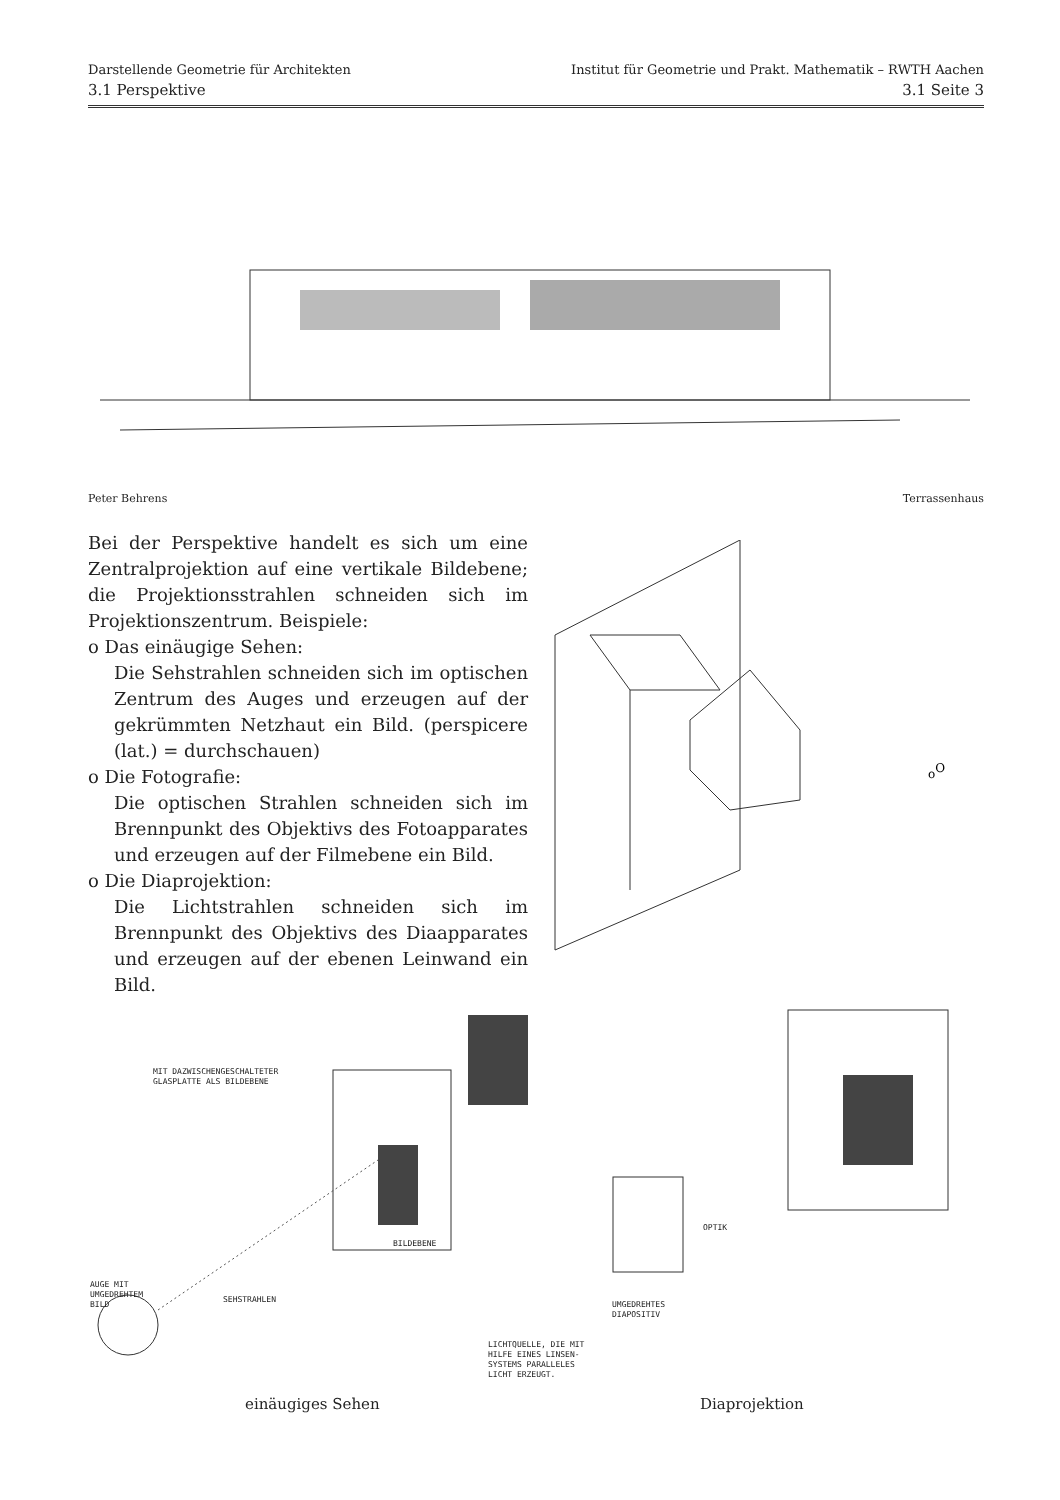Darstellende Geometrie für Architekten Institut für Geometrie und Prakt. Mathematik – RWTH Aachen
3.1 Perspektive 3.1 Seite 3
Peter Behrens Terrassenhaus
Bei der Perspektive handelt es sich um eine Zentralprojektion auf eine vertikale Bildebene; die Projektionsstrahlen schneiden sich im Projektionszentrum. Beispiele:
o Das einäugige Sehen:
Die Sehstrahlen schneiden sich im optischen Zentrum des Auges und erzeugen auf der gekrümmten Netzhaut ein Bild. (perspicere (lat.) = durchschauen)
o Die Fotografie:
Die optischen Strahlen schneiden sich im Brennpunkt des Objektivs des Fotoapparates und erzeugen auf der Filmebene ein Bild.
o Die Diaprojektion:
Die Lichtstrahlen schneiden sich im Brennpunkt des Objektivs des Diaapparates und erzeugen auf der ebenen Leinwand ein Bild.
oO
MIT DAZWISCHENGESCHALTETER
GLASPLATTE ALS BILDEBENE
BILDEBENE
AUGE MIT
UMGEDREHTEM
BILD
SEHSTRAHLEN
OPTIK
UMGEDREHTES
DIAPOSITIV
LICHTQUELLE, DIE MIT
HILFE EINES LINSEN-
SYSTEMS PARALLELES
LICHT ERZEUGT.
einäugiges Sehen Diaprojektion